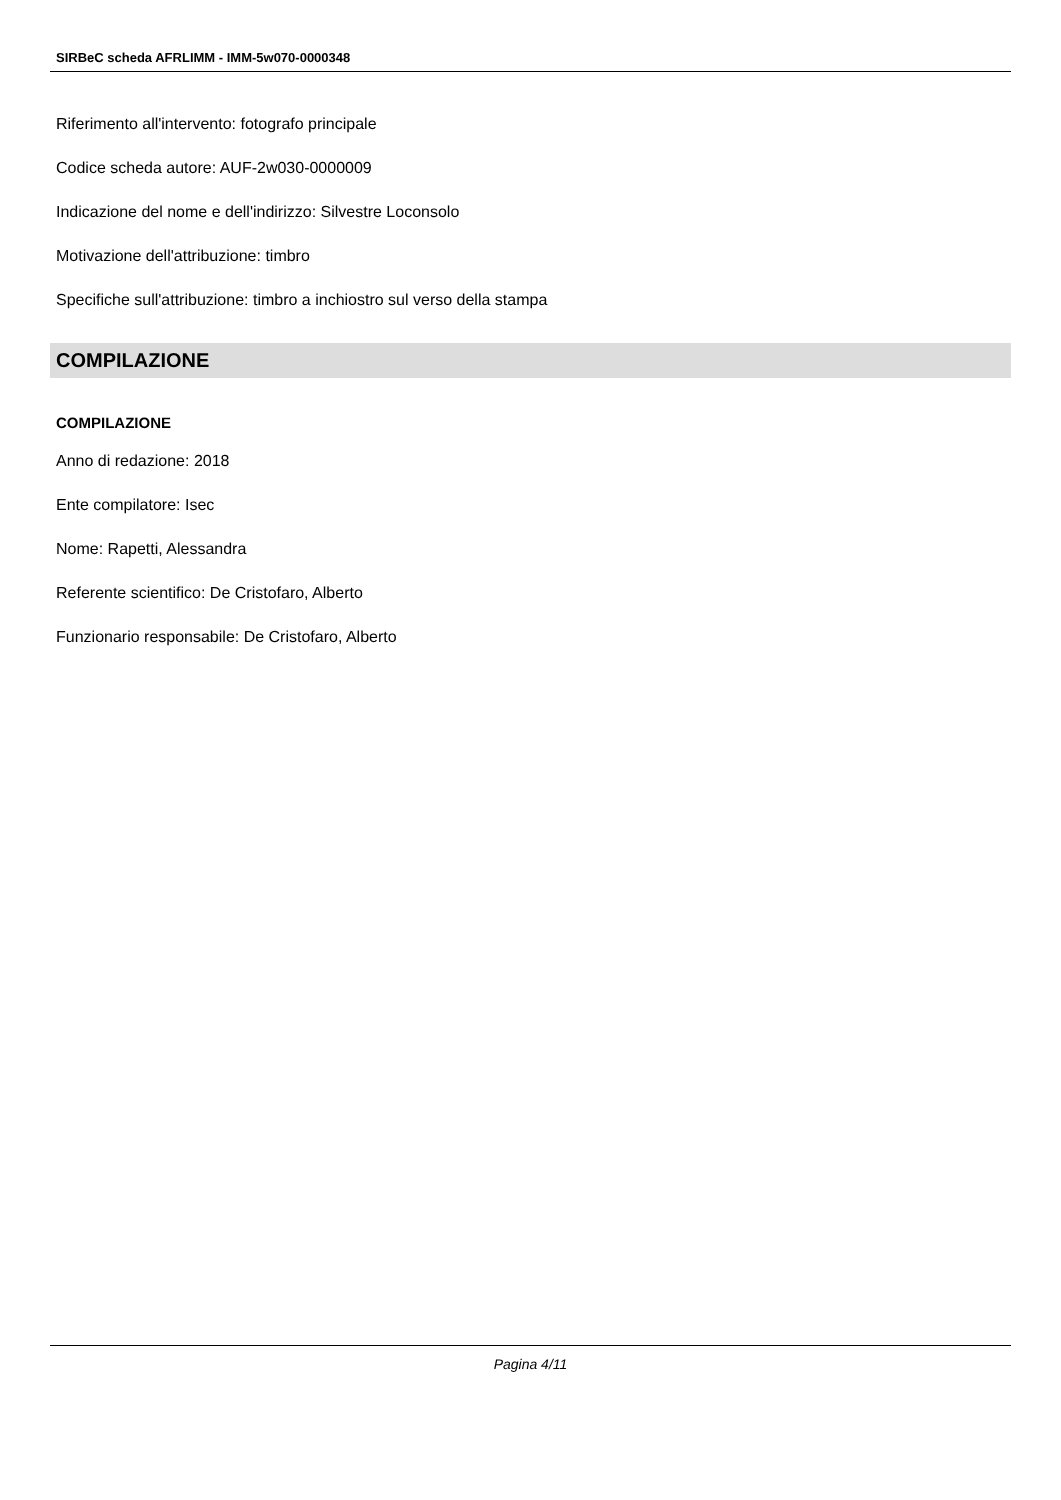SIRBeC scheda AFRLIMM - IMM-5w070-0000348
Riferimento all'intervento: fotografo principale
Codice scheda autore: AUF-2w030-0000009
Indicazione del nome e dell'indirizzo: Silvestre Loconsolo
Motivazione dell'attribuzione: timbro
Specifiche sull'attribuzione: timbro a inchiostro sul verso della stampa
COMPILAZIONE
COMPILAZIONE
Anno di redazione: 2018
Ente compilatore: Isec
Nome: Rapetti, Alessandra
Referente scientifico: De Cristofaro, Alberto
Funzionario responsabile: De Cristofaro, Alberto
Pagina 4/11